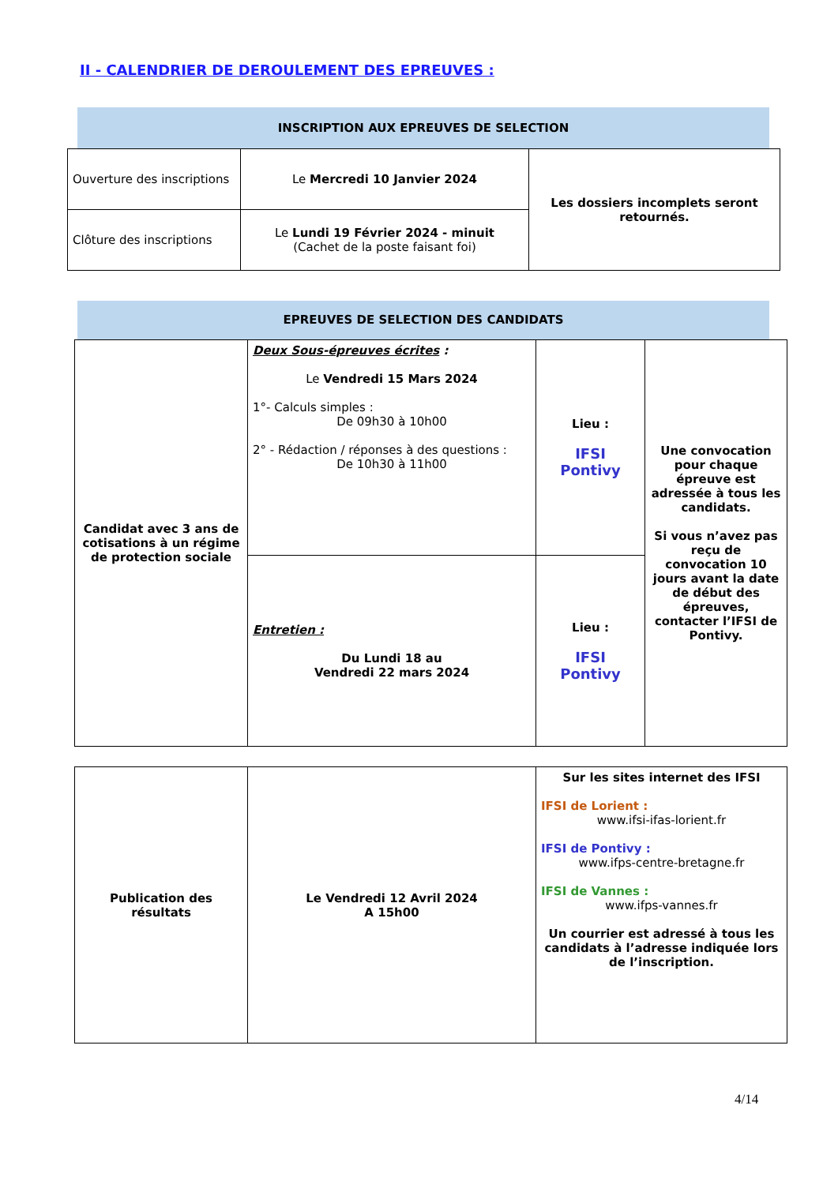II - CALENDRIER DE DEROULEMENT DES EPREUVES :
INSCRIPTION AUX EPREUVES DE SELECTION
| Ouverture des inscriptions | Le Mercredi 10 Janvier 2024 | Les dossiers incomplets seront retournés. |
| Clôture des inscriptions | Le Lundi 19 Février 2024 - minuit (Cachet de la poste faisant foi) | |
EPREUVES DE SELECTION DES CANDIDATS
| Candidat avec 3 ans de cotisations à un régime de protection sociale | Deux Sous-épreuves écrites : Le Vendredi 15 Mars 2024 1°- Calculs simples : De 09h30 à 10h00 2° - Rédaction / réponses à des questions : De 10h30 à 11h00 | Lieu : IFSI Pontivy | Une convocation pour chaque épreuve est adressée à tous les candidats. Si vous n’avez pas reçu de convocation 10 jours avant la date de début des épreuves, contacter l’IFSI de Pontivy. |
| | Entretien : Du Lundi 18 au Vendredi 22 mars 2024 | Lieu : IFSI Pontivy | |
| Publication des résultats | Le Vendredi 12 Avril 2024 A 15h00 | Sur les sites internet des IFSI IFSI de Lorient : www.ifsi-ifas-lorient.fr IFSI de Pontivy : www.ifps-centre-bretagne.fr IFSI de Vannes : www.ifps-vannes.fr Un courrier est adressé à tous les candidats à l’adresse indiquée lors de l’inscription. |
4/14